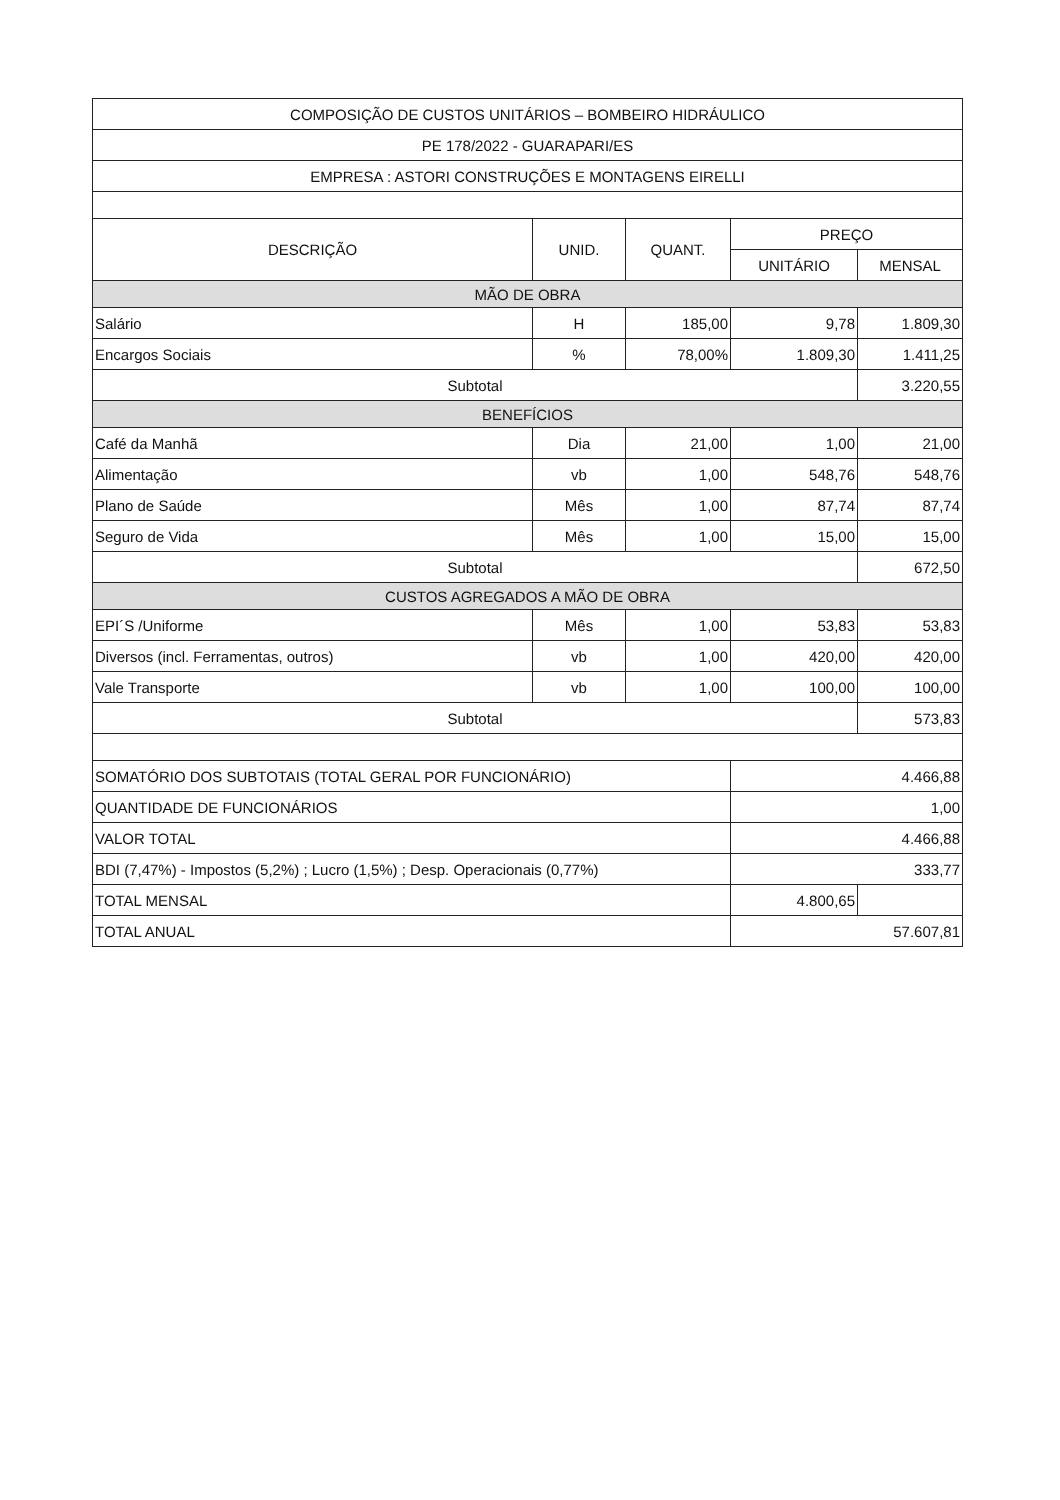| COMPOSIÇÃO DE CUSTOS UNITÁRIOS – BOMBEIRO HIDRÁULICO | | | | |
| --- | --- | --- | --- | --- |
| PE 178/2022 - GUARAPARI/ES | | | | |
| EMPRESA : ASTORI CONSTRUÇÕES E MONTAGENS EIRELLI | | | | |
| DESCRIÇÃO | UNID. | QUANT. | PREÇO | |
| | | | UNITÁRIO | MENSAL |
| MÃO DE OBRA | | | | |
| Salário | H | 185,00 | 9,78 | 1.809,30 |
| Encargos Sociais | % | 78,00% | 1.809,30 | 1.411,25 |
| Subtotal | | | | 3.220,55 |
| BENEFÍCIOS | | | | |
| Café da Manhã | Dia | 21,00 | 1,00 | 21,00 |
| Alimentação | vb | 1,00 | 548,76 | 548,76 |
| Plano de Saúde | Mês | 1,00 | 87,74 | 87,74 |
| Seguro de Vida | Mês | 1,00 | 15,00 | 15,00 |
| Subtotal | | | | 672,50 |
| CUSTOS AGREGADOS A MÃO DE OBRA | | | | |
| EPI´S /Uniforme | Mês | 1,00 | 53,83 | 53,83 |
| Diversos (incl. Ferramentas, outros) | vb | 1,00 | 420,00 | 420,00 |
| Vale Transporte | vb | 1,00 | 100,00 | 100,00 |
| Subtotal | | | | 573,83 |
| SOMATÓRIO DOS SUBTOTAIS (TOTAL GERAL POR FUNCIONÁRIO) | | | 4.466,88 | |
| QUANTIDADE DE FUNCIONÁRIOS | | | 1,00 | |
| VALOR TOTAL | | | 4.466,88 | |
| BDI (7,47%) - Impostos (5,2%) ; Lucro (1,5%) ; Desp. Operacionais (0,77%) | | | 333,77 | |
| TOTAL MENSAL | | | 4.800,65 | |
| TOTAL ANUAL | | | 57.607,81 | |